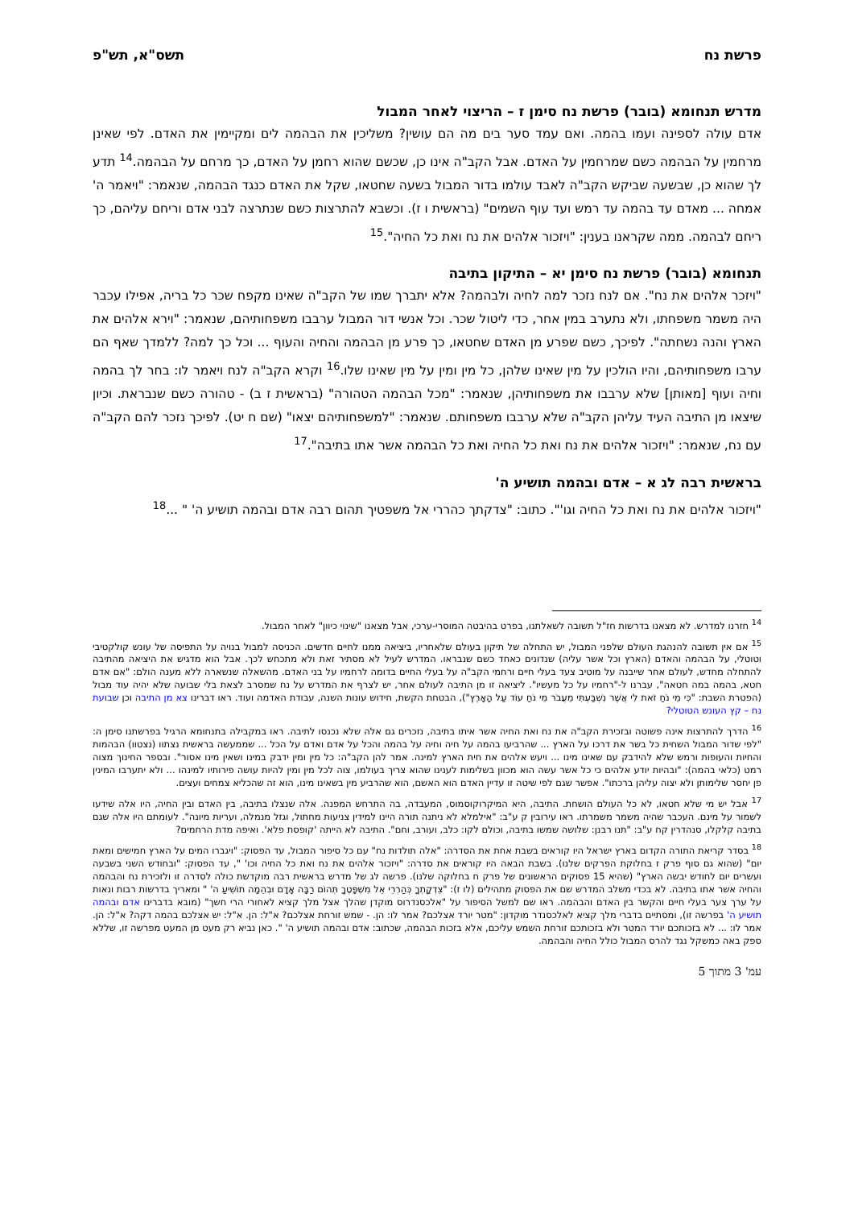פרשת נח תשס"א, תש"פ
מדרש תנחומא (בובר) פרשת נח סימן ז – הריצוי לאחר המבול
אדם עולה לספינה ועמו בהמה. ואם עמד סער בים מה הם עושין? משליכין את הבהמה לים ומקיימין את האדם. לפי שאינן מרחמין על הבהמה כשם שמרחמין על האדם. אבל הקב"ה אינו כן, שכשם שהוא רחמן על האדם, כך מרחם על הבהמה.<sup>14</sup> תדע לך שהוא כן, שבשעה שביקש הקב"ה לאבד עולמו בדור המבול בשעה שחטאו, שקל את האדם כנגד הבהמה, שנאמר: "ויאמר ה' אמחה ... מאדם עד בהמה עד רמש ועד עוף השמים" (בראשית ו ז). וכשבא להתרצות כשם שנתרצה לבני אדם וריחם עליהם, כך ריחם לבהמה. ממה שקראנו בענין: "ויזכור אלהים את נח ואת כל החיה".<sup>15</sup>
תנחומא (בובר) פרשת נח סימן יא – התיקון בתיבה
"ויזכר אלהים את נח". אם לנח נזכר למה לחיה ולבהמה? אלא יתברך שמו של הקב"ה שאינו מקפח שכר כל בריה, אפילו עכבר היה משמר משפחתו, ולא נתערב במין אחר, כדי ליטול שכר. וכל אנשי דור המבול ערבבו משפחותיהם, שנאמר: "וירא אלהים את הארץ והנה נשחתה". לפיכך, כשם שפרע מן האדם שחטאו, כך פרע מן הבהמה והחיה והעוף ... וכל כך למה? ללמדך שאף הם ערבו משפחותיהם, והיו הולכין על מין שאינו שלהן, כל מין ומין על מין שאינו שלו.<sup>16</sup> וקרא הקב"ה לנח ויאמר לו: בחר לך בהמה וחיה ועוף [מאותן] שלא ערבבו את משפחותיהן, שנאמר: "מכל הבהמה הטהורה" (בראשית ז ב) - טהורה כשם שנבראת. וכיון שיצאו מן התיבה העיד עליהן הקב"ה שלא ערבבו משפחותם. שנאמר: "למשפחותיהם יצאו" (שם ח יט). לפיכך נזכר להם הקב"ה עם נח, שנאמר: "ויזכור אלהים את נח ואת כל החיה ואת כל הבהמה אשר אתו בתיבה".<sup>17</sup>
בראשית רבה לג א – אדם ובהמה תושיע ה'
"ויזכור אלהים את נח ואת כל החיה וגו'". כתוב: "צדקתך כהררי אל משפטיך תהום רבה אדם ובהמה תושיע ה' " ...<sup>18</sup>
<sup>14</sup> חזרנו למדרש. לא מצאנו בדרשות חז"ל תשובה לשאלתנו, בפרט בהיבטה המוסרי-ערכי, אבל מצאנו "שינוי כיוון" לאחר המבול.
<sup>15</sup> אם אין תשובה להנהגת העולם שלפני המבול, יש התחלה של תיקון בעולם שלאחריו, ביציאה ממנו לחיים חדשים. הכניסה למבול בנויה על התפיסה של עונש קולקטיבי וטוטלי, על הבהמה והאדם (הארץ וכל אשר עליה) שנדונים כאחד כשם שנבראו. המדרש לעיל לא מסתיר זאת ולא מתכחש לכך. אבל הוא מדגיש את היציאה מהתיבה להתחלה מחדש, לעולם אחר שייבנה על מוטיב צעד בעלי חיים ורחמי הקב"ה על בעלי החיים בדומה לרחמיו על בני האדם. מהשאלה שנשארה ללא מענה הולם: "אם אדם חטא, בהמה במה חטאה", עברנו ל-"רחמיו על כל מעשיו". ליציאה זו מן התיבה לעולם אחר, יש לצרף את המדרש על נח שמסרב לצאת בלי שבועה שלא יהיה עוד מבול (הפטרת השבת: "כִּי מֵי נֹחַ זֹאת לִי אֲשֶׁר נִשְׁבַּעְתִּי מֵעֲבֹר מֵי נֹחַ עוֹד עַל הָאָרֶץ"), הבטחת הקשת, חידוש עונות השנה, עבודת האדמה ועוד. ראו דברינו צא מן התיבה וכן שבועת נח – קץ העונש הטוטלי?
<sup>16</sup> הדרך להתרצות אינה פשוטה ובזכירת הקב"ה את נח ואת החיה אשר איתו בתיבה, נזכרים גם אלה שלא נכנסו לתיבה. ראו במקבילה בתנחומא הרגיל בפרשתנו סימן ה: "לפי שדור המבול השחית כל בשר את דרכו על הארץ ... שהרביעו בהמה על חיה וחיה על בהמה והכל על אדם ואדם על הכל ... שממעשה בראשית נצתוו (נצטוו) הבהמות והחיות והעופות ורמש שלא להידבק עם שאינו מינו ... ויעש אלהים את חית הארץ למינה. אמר להן הקב"ה: כל מין ומין ידבק במינו ושאין מינו אסור". ובספר החינוך מצוה רמט (כלאי בהמה): "ובהיות יודע אלהים כי כל אשר עשה הוא מכוון בשלימות לענינו שהוא צריך בעולמו, צוה לכל מין ומין להיות עושה פירותיו למינהו ... ולא יתערבו המינין פן יחסר שלימותן ולא יצוה עליהן ברכתו". אפשר שגם לפי שיטה זו עדיין האדם הוא האשם, הוא שהרביע מין בשאינו מינו, הוא זה שהכליא צמחים ועצים.
<sup>17</sup> אבל יש מי שלא חטאו, לא כל העולם הושחת. התיבה, היא המיקרוקוסמוס, המעבדה, בה התרחש המפנה. אלה שנצלו בתיבה, בין האדם ובין החיה, היו אלה שידעו לשמור על מינם. העכבר שהיה משמר משמרתו. ראו עירובין ק ע"ב: "אילמלא לא ניתנה תורה היינו למידין צניעות מחתול, וגזל מנמלה, ועריות מיונה". לעומתם היו אלה שגם בתיבה קלקלו, סנהדרין קח ע"ב: "תנו רבנן: שלושה שמשו בתיבה, וכולם לקו: כלב, ועורב, וחם". התיבה לא הייתה 'קופסת פלא'. ואיפה מדת הרחמים?
<sup>18</sup> בסדר קריאת התורה הקדום בארץ ישראל היו קוראים בשבת אחת את הסדרה: "אלה תולדות נח" עם כל סיפור המבול, עד הפסוק: "ויגברו המים על הארץ חמישים ומאת יום" (שהוא גם סוף פרק ז בחלוקת הפרקים שלנו). בשבת הבאה היו קוראים את סדרה: "ויזכור אלהים את נח ואת כל החיה וכו' ", עד הפסוק: "ובחודש השני בשבעה ועשרים יום לחודש יבשה הארץ" (שהיא 15 פסוקים הראשונים של פרק ח בחלוקה שלנו). פרשה לג של מדרש בראשית רבה מוקדשת כולה לסדרה זו ולזכירת נח והבהמה והחיה אשר אתו בתיבה. לא בכדי משלב המדרש שם את הפסוק מתהילים (לו ז): "צִדְקָתְךָ כְּהַרְרֵי אֵל מִשְׁפָּטֶךָ תְּהוֹם רַבָּה אָדָם וּבְהֵמָה תוֹשִׁיעַ ה' " ומאריך בדרשות רבות ונאות על ערך צער בעלי חיים והקשר בין האדם והבהמה. ראו שם למשל הסיפור על "אלכסנדרוס מוקדן שהלך אצל מלך קציא לאחורי הרי חשך" (מובא בדברינו אדם ובהמה תושיע ה' בפרשה זו), ומסתיים בדברי מלך קציא לאלכסנדר מוקדון: "מטר יורד אצלכם? אמר לו: הן. - שמש זורחת אצלכם? א"ל: הן. א"ל: יש אצלכם בהמה דקה? א"ל: הן. אמר לו: ... לא בזכותכם יורד המטר ולא בזכותכם זורחת השמש עליכם, אלא בזכות הבהמה, שכתוב: אדם ובהמה תושיע ה' ". כאן נביא רק מעט מן המעט מפרשה זו, שללא ספק באה כמשקל נגד להרס המבול כולל החיה והבהמה.
עמ' 3 מתוך 5